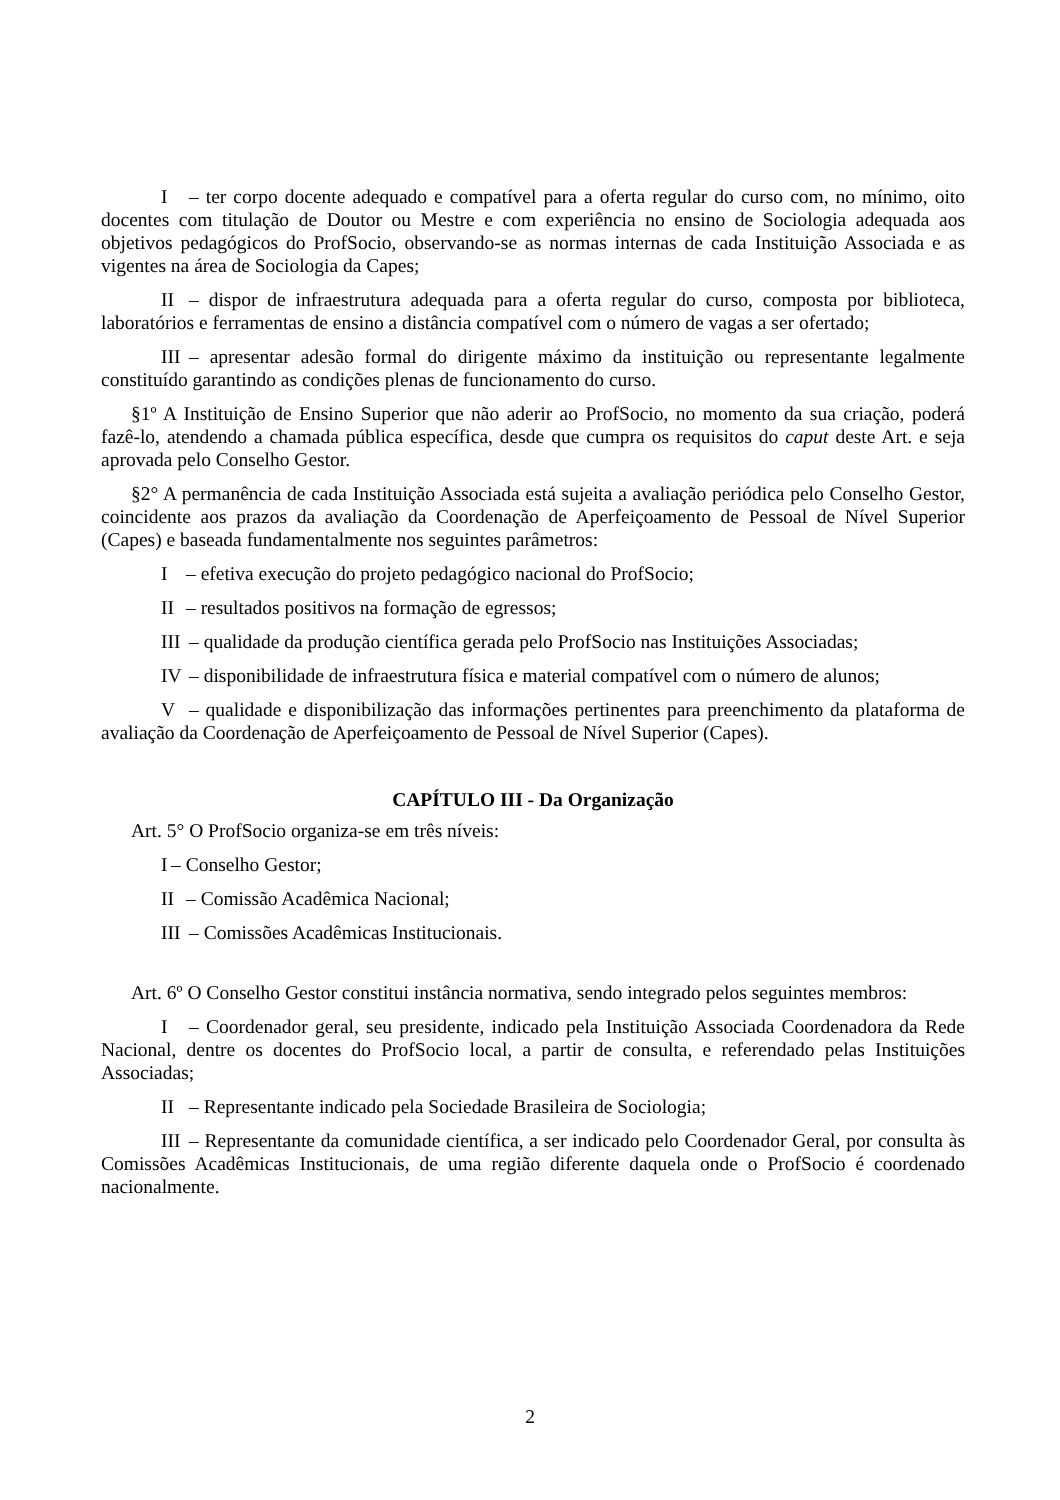I – ter corpo docente adequado e compatível para a oferta regular do curso com, no mínimo, oito docentes com titulação de Doutor ou Mestre e com experiência no ensino de Sociologia adequada aos objetivos pedagógicos do ProfSocio, observando-se as normas internas de cada Instituição Associada e as vigentes na área de Sociologia da Capes;
II – dispor de infraestrutura adequada para a oferta regular do curso, composta por biblioteca, laboratórios e ferramentas de ensino a distância compatível com o número de vagas a ser ofertado;
III – apresentar adesão formal do dirigente máximo da instituição ou representante legalmente constituído garantindo as condições plenas de funcionamento do curso.
§1º A Instituição de Ensino Superior que não aderir ao ProfSocio, no momento da sua criação, poderá fazê-lo, atendendo a chamada pública específica, desde que cumpra os requisitos do caput deste Art. e seja aprovada pelo Conselho Gestor.
§2° A permanência de cada Instituição Associada está sujeita a avaliação periódica pelo Conselho Gestor, coincidente aos prazos da avaliação da Coordenação de Aperfeiçoamento de Pessoal de Nível Superior (Capes) e baseada fundamentalmente nos seguintes parâmetros:
I – efetiva execução do projeto pedagógico nacional do ProfSocio;
II – resultados positivos na formação de egressos;
III – qualidade da produção científica gerada pelo ProfSocio nas Instituições Associadas;
IV – disponibilidade de infraestrutura física e material compatível com o número de alunos;
V – qualidade e disponibilização das informações pertinentes para preenchimento da plataforma de avaliação da Coordenação de Aperfeiçoamento de Pessoal de Nível Superior (Capes).
CAPÍTULO III - Da Organização
Art. 5° O ProfSocio organiza-se em três níveis:
I – Conselho Gestor;
II – Comissão Acadêmica Nacional;
III – Comissões Acadêmicas Institucionais.
Art. 6º O Conselho Gestor constitui instância normativa, sendo integrado pelos seguintes membros:
I – Coordenador geral, seu presidente, indicado pela Instituição Associada Coordenadora da Rede Nacional, dentre os docentes do ProfSocio local, a partir de consulta, e referendado pelas Instituições Associadas;
II – Representante indicado pela Sociedade Brasileira de Sociologia;
III – Representante da comunidade científica, a ser indicado pelo Coordenador Geral, por consulta às Comissões Acadêmicas Institucionais, de uma região diferente daquela onde o ProfSocio é coordenado nacionalmente.
2